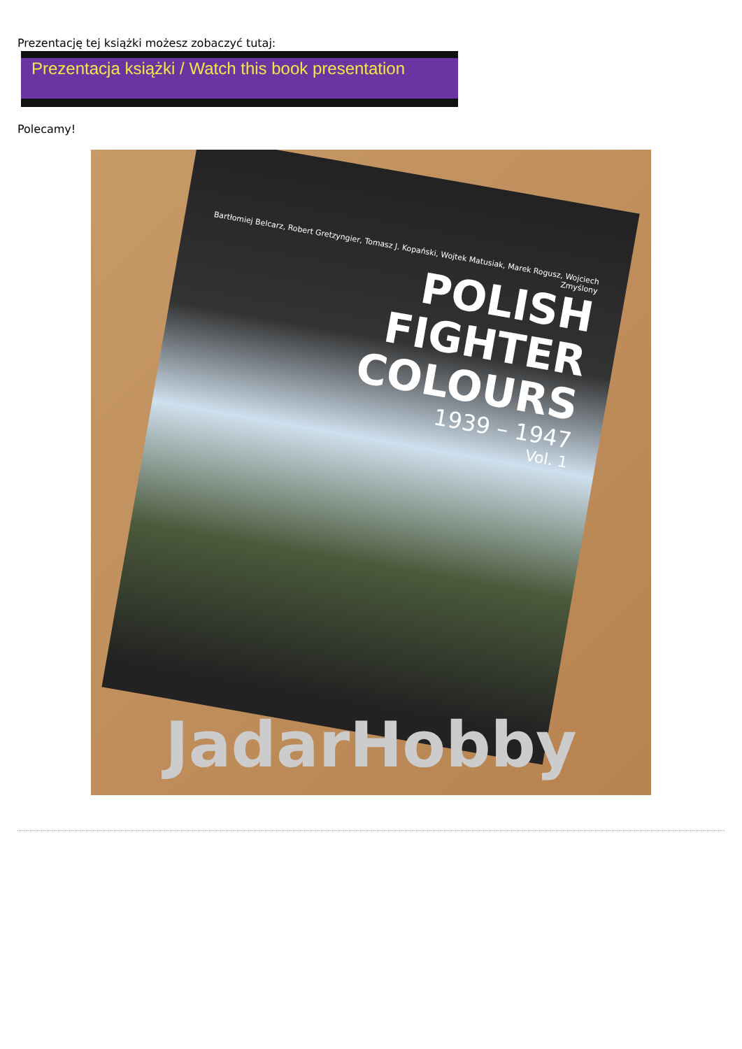Prezentację tej książki możesz zobaczyć tutaj:
Prezentacja książki / Watch this book presentation
Polecamy!
Bartłomiej Belcarz, Robert Gretzyngier, Tomasz J. Kopański, Wojtek Matusiak, Marek Rogusz, Wojciech Zmyślony
POLISH
FIGHTER COLOURS
1939 – 1947
Vol. 1
JadarHobby